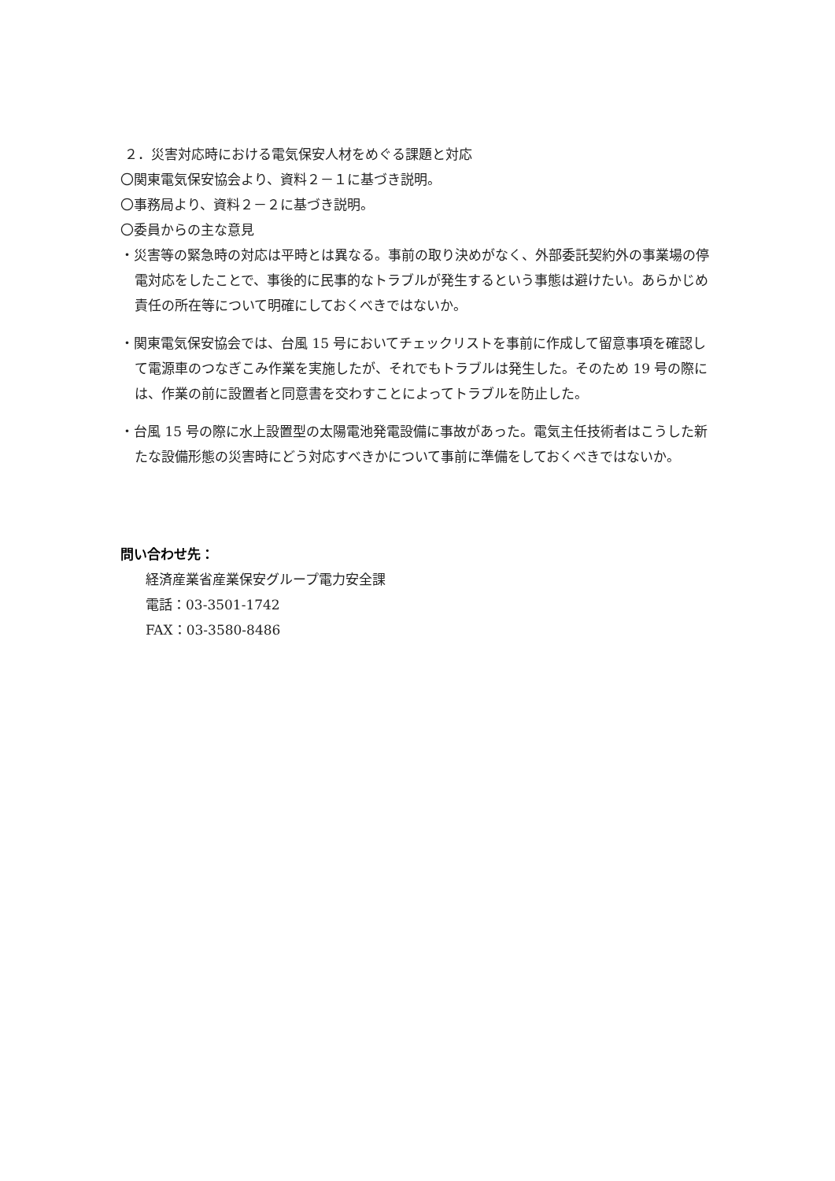２．災害対応時における電気保安人材をめぐる課題と対応
〇関東電気保安協会より、資料２－１に基づき説明。
〇事務局より、資料２－２に基づき説明。
〇委員からの主な意見
・災害等の緊急時の対応は平時とは異なる。事前の取り決めがなく、外部委託契約外の事業場の停電対応をしたことで、事後的に民事的なトラブルが発生するという事態は避けたい。あらかじめ責任の所在等について明確にしておくべきではないか。
・関東電気保安協会では、台風 15 号においてチェックリストを事前に作成して留意事項を確認して電源車のつなぎこみ作業を実施したが、それでもトラブルは発生した。そのため 19 号の際には、作業の前に設置者と同意書を交わすことによってトラブルを防止した。
・台風 15 号の際に水上設置型の太陽電池発電設備に事故があった。電気主任技術者はこうした新たな設備形態の災害時にどう対応すべきかについて事前に準備をしておくべきではないか。
問い合わせ先：
経済産業省産業保安グループ電力安全課
電話：03-3501-1742
FAX：03-3580-8486